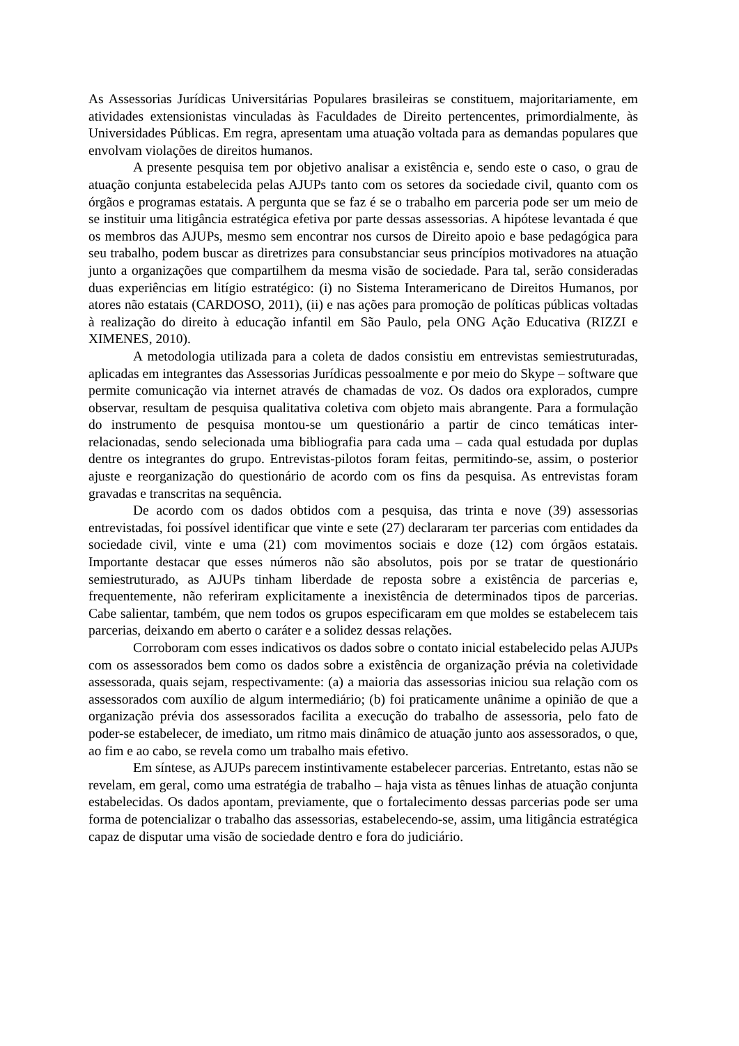As Assessorias Jurídicas Universitárias Populares brasileiras se constituem, majoritariamente, em atividades extensionistas vinculadas às Faculdades de Direito pertencentes, primordialmente, às Universidades Públicas. Em regra, apresentam uma atuação voltada para as demandas populares que envolvam violações de direitos humanos.
A presente pesquisa tem por objetivo analisar a existência e, sendo este o caso, o grau de atuação conjunta estabelecida pelas AJUPs tanto com os setores da sociedade civil, quanto com os órgãos e programas estatais. A pergunta que se faz é se o trabalho em parceria pode ser um meio de se instituir uma litigância estratégica efetiva por parte dessas assessorias. A hipótese levantada é que os membros das AJUPs, mesmo sem encontrar nos cursos de Direito apoio e base pedagógica para seu trabalho, podem buscar as diretrizes para consubstanciar seus princípios motivadores na atuação junto a organizações que compartilhem da mesma visão de sociedade. Para tal, serão consideradas duas experiências em litígio estratégico: (i) no Sistema Interamericano de Direitos Humanos, por atores não estatais (CARDOSO, 2011), (ii) e nas ações para promoção de políticas públicas voltadas à realização do direito à educação infantil em São Paulo, pela ONG Ação Educativa (RIZZI e XIMENES, 2010).
A metodologia utilizada para a coleta de dados consistiu em entrevistas semiestruturadas, aplicadas em integrantes das Assessorias Jurídicas pessoalmente e por meio do Skype – software que permite comunicação via internet através de chamadas de voz. Os dados ora explorados, cumpre observar, resultam de pesquisa qualitativa coletiva com objeto mais abrangente. Para a formulação do instrumento de pesquisa montou-se um questionário a partir de cinco temáticas inter-relacionadas, sendo selecionada uma bibliografia para cada uma – cada qual estudada por duplas dentre os integrantes do grupo. Entrevistas-pilotos foram feitas, permitindo-se, assim, o posterior ajuste e reorganização do questionário de acordo com os fins da pesquisa. As entrevistas foram gravadas e transcritas na sequência.
De acordo com os dados obtidos com a pesquisa, das trinta e nove (39) assessorias entrevistadas, foi possível identificar que vinte e sete (27) declararam ter parcerias com entidades da sociedade civil, vinte e uma (21) com movimentos sociais e doze (12) com órgãos estatais. Importante destacar que esses números não são absolutos, pois por se tratar de questionário semiestruturado, as AJUPs tinham liberdade de reposta sobre a existência de parcerias e, frequentemente, não referiram explicitamente a inexistência de determinados tipos de parcerias. Cabe salientar, também, que nem todos os grupos especificaram em que moldes se estabelecem tais parcerias, deixando em aberto o caráter e a solidez dessas relações.
Corroboram com esses indicativos os dados sobre o contato inicial estabelecido pelas AJUPs com os assessorados bem como os dados sobre a existência de organização prévia na coletividade assessorada, quais sejam, respectivamente: (a) a maioria das assessorias iniciou sua relação com os assessorados com auxílio de algum intermediário; (b) foi praticamente unânime a opinião de que a organização prévia dos assessorados facilita a execução do trabalho de assessoria, pelo fato de poder-se estabelecer, de imediato, um ritmo mais dinâmico de atuação junto aos assessorados, o que, ao fim e ao cabo, se revela como um trabalho mais efetivo.
Em síntese, as AJUPs parecem instintivamente estabelecer parcerias. Entretanto, estas não se revelam, em geral, como uma estratégia de trabalho – haja vista as tênues linhas de atuação conjunta estabelecidas. Os dados apontam, previamente, que o fortalecimento dessas parcerias pode ser uma forma de potencializar o trabalho das assessorias, estabelecendo-se, assim, uma litigância estratégica capaz de disputar uma visão de sociedade dentro e fora do judiciário.